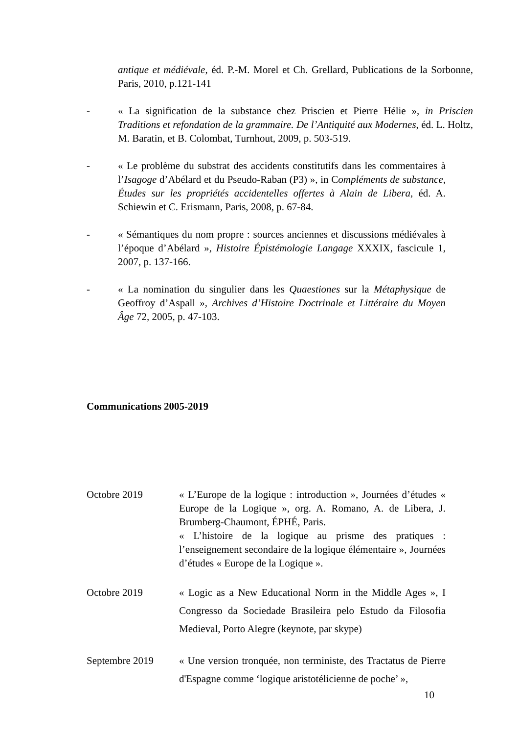antique et médiévale, éd. P.-M. Morel et Ch. Grellard, Publications de la Sorbonne, Paris, 2010, p.121-141
- « La signification de la substance chez Priscien et Pierre Hélie », in Priscien Traditions et refondation de la grammaire. De l’Antiquité aux Modernes, éd. L. Holtz, M. Baratin, et B. Colombat, Turnhout, 2009, p. 503-519.
- « Le problème du substrat des accidents constitutifs dans les commentaires à l’Isagoge d’Abélard et du Pseudo-Raban (P3) », in Compléments de substance, Études sur les propriétés accidentelles offertes à Alain de Libera, éd. A. Schiewin et C. Erismann, Paris, 2008, p. 67-84.
- « Sémantiques du nom propre : sources anciennes et discussions médiévales à l’époque d’Abélard », Histoire Épistémologie Langage XXXIX, fascicule 1, 2007, p. 137-166.
- « La nomination du singulier dans les Quaestiones sur la Métaphysique de Geoffroy d’Aspall », Archives d’Histoire Doctrinale et Littéraire du Moyen Âge 72, 2005, p. 47-103.
Communications 2005-2019
Octobre 2019 « L’Europe de la logique : introduction », Journées d’études « Europe de la Logique », org. A. Romano, A. de Libera, J. Brumberg-Chaumont, ÉPHÉ, Paris.
« L’histoire de la logique au prisme des pratiques : l’enseignement secondaire de la logique élémentaire », Journées d’études « Europe de la Logique ».
Octobre 2019 « Logic as a New Educational Norm in the Middle Ages », I Congresso da Sociedade Brasileira pelo Estudo da Filosofia Medieval, Porto Alegre (keynote, par skype)
Septembre 2019 « Une version tronquée, non terministe, des Tractatus de Pierre d'Espagne comme ‘logique aristotélicienne de poche’ »,
10